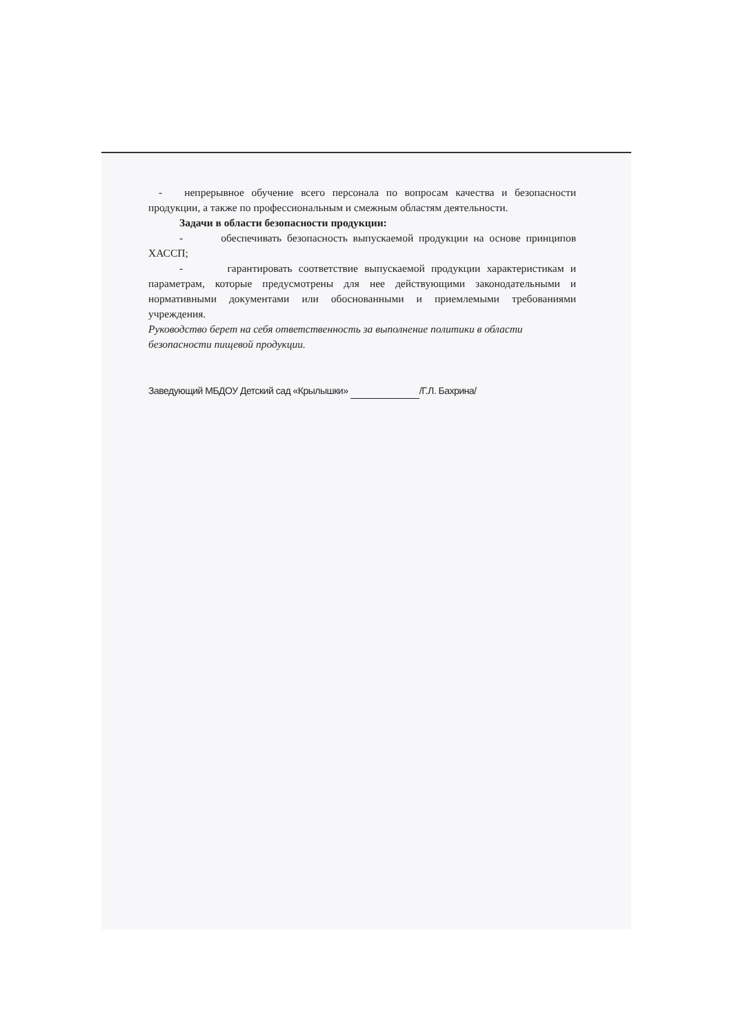- непрерывное обучение всего персонала по вопросам качества и безопасности продукции, а также по профессиональным и смежным областям деятельности.
Задачи в области безопасности продукции:
- обеспечивать безопасность выпускаемой продукции на основе принципов ХАССП;
- гарантировать соответствие выпускаемой продукции характеристикам и параметрам, которые предусмотрены для нее действующими законодательными и нормативными документами или обоснованными и приемлемыми требованиями учреждения.
Руководство берет на себя ответственность за выполнение политики в области безопасности пищевой продукции.
Заведующий МБДОУ Детский сад «Крылышки» /Г.Л. Бахрина/